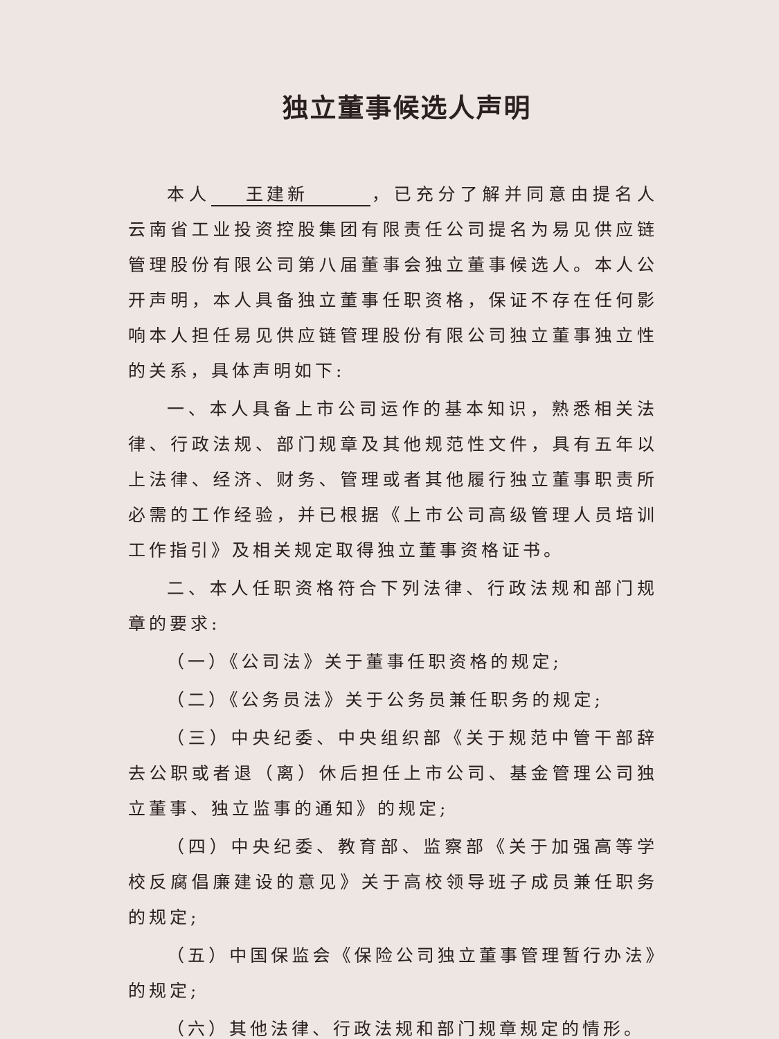独立董事候选人声明
本人 王建新 ，已充分了解并同意由提名人云南省工业投资控股集团有限责任公司提名为易见供应链管理股份有限公司第八届董事会独立董事候选人。本人公开声明，本人具备独立董事任职资格，保证不存在任何影响本人担任易见供应链管理股份有限公司独立董事独立性的关系，具体声明如下:
一、本人具备上市公司运作的基本知识，熟悉相关法律、行政法规、部门规章及其他规范性文件，具有五年以上法律、经济、财务、管理或者其他履行独立董事职责所必需的工作经验，并已根据《上市公司高级管理人员培训工作指引》及相关规定取得独立董事资格证书。
二、本人任职资格符合下列法律、行政法规和部门规章的要求:
（一）《公司法》关于董事任职资格的规定;
（二）《公务员法》关于公务员兼任职务的规定;
（三）中央纪委、中央组织部《关于规范中管干部辞去公职或者退（离）休后担任上市公司、基金管理公司独立董事、独立监事的通知》的规定;
（四）中央纪委、教育部、监察部《关于加强高等学校反腐倡廉建设的意见》关于高校领导班子成员兼任职务的规定;
（五）中国保监会《保险公司独立董事管理暂行办法》的规定;
（六）其他法律、行政法规和部门规章规定的情形。